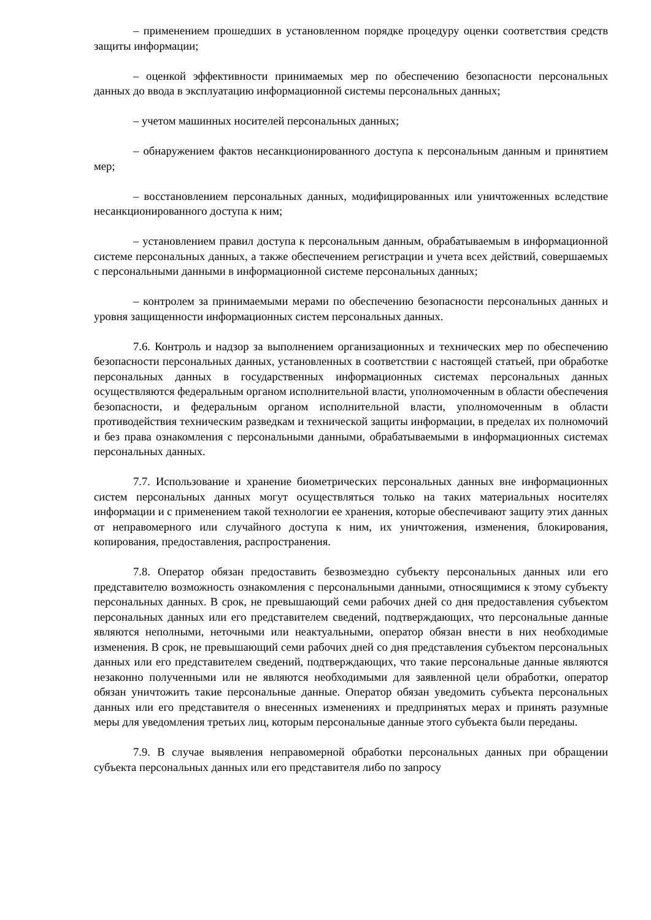– применением прошедших в установленном порядке процедуру оценки соответствия средств защиты информации;
– оценкой эффективности принимаемых мер по обеспечению безопасности персональных данных до ввода в эксплуатацию информационной системы персональных данных;
– учетом машинных носителей персональных данных;
– обнаружением фактов несанкционированного доступа к персональным данным и принятием мер;
– восстановлением персональных данных, модифицированных или уничтоженных вследствие несанкционированного доступа к ним;
– установлением правил доступа к персональным данным, обрабатываемым в информационной системе персональных данных, а также обеспечением регистрации и учета всех действий, совершаемых с персональными данными в информационной системе персональных данных;
– контролем за принимаемыми мерами по обеспечению безопасности персональных данных и уровня защищенности информационных систем персональных данных.
7.6. Контроль и надзор за выполнением организационных и технических мер по обеспечению безопасности персональных данных, установленных в соответствии с настоящей статьей, при обработке персональных данных в государственных информационных системах персональных данных осуществляются федеральным органом исполнительной власти, уполномоченным в области обеспечения безопасности, и федеральным органом исполнительной власти, уполномоченным в области противодействия техническим разведкам и технической защиты информации, в пределах их полномочий и без права ознакомления с персональными данными, обрабатываемыми в информационных системах персональных данных.
7.7. Использование и хранение биометрических персональных данных вне информационных систем персональных данных могут осуществляться только на таких материальных носителях информации и с применением такой технологии ее хранения, которые обеспечивают защиту этих данных от неправомерного или случайного доступа к ним, их уничтожения, изменения, блокирования, копирования, предоставления, распространения.
7.8. Оператор обязан предоставить безвозмездно субъекту персональных данных или его представителю возможность ознакомления с персональными данными, относящимися к этому субъекту персональных данных. В срок, не превышающий семи рабочих дней со дня предоставления субъектом персональных данных или его представителем сведений, подтверждающих, что персональные данные являются неполными, неточными или неактуальными, оператор обязан внести в них необходимые изменения. В срок, не превышающий семи рабочих дней со дня представления субъектом персональных данных или его представителем сведений, подтверждающих, что такие персональные данные являются незаконно полученными или не являются необходимыми для заявленной цели обработки, оператор обязан уничтожить такие персональные данные. Оператор обязан уведомить субъекта персональных данных или его представителя о внесенных изменениях и предпринятых мерах и принять разумные меры для уведомления третьих лиц, которым персональные данные этого субъекта были переданы.
7.9. В случае выявления неправомерной обработки персональных данных при обращении субъекта персональных данных или его представителя либо по запросу